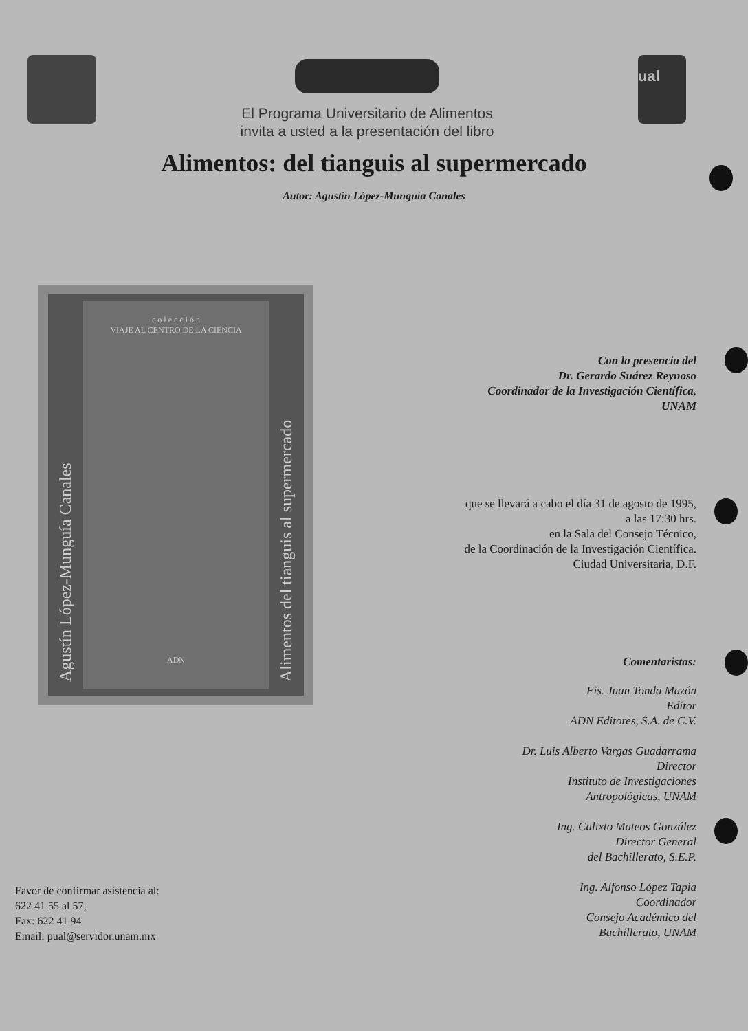El Programa Universitario de Alimentos
invita a usted a la presentación del libro
ual
Alimentos: del tianguis al supermercado
Autor: Agustín López-Munguía Canales
Agustín López-Munguía Canales
c o l e c c i ó n
VIAJE AL CENTRO DE LA CIENCIA
ADN
Alimentos del tianguis al supermercado
Con la presencia del
Dr. Gerardo Suárez Reynoso
Coordinador de la Investigación Científica,
UNAM
que se llevará a cabo el día 31 de agosto de 1995,
a las 17:30 hrs.
en la Sala del Consejo Técnico,
de la Coordinación de la Investigación Científica.
Ciudad Universitaria, D.F.
Comentaristas:
Fis. Juan Tonda Mazón
Editor
ADN Editores, S.A. de C.V.
Dr. Luis Alberto Vargas Guadarrama
Director
Instituto de Investigaciones
Antropológicas, UNAM
Ing. Calixto Mateos González
Director General
del Bachillerato, S.E.P.
Ing. Alfonso López Tapia
Coordinador
Consejo Académico del
Bachillerato, UNAM
Favor de confirmar asistencia al:
622 41 55 al 57;
Fax: 622 41 94
Email: pual@servidor.unam.mx